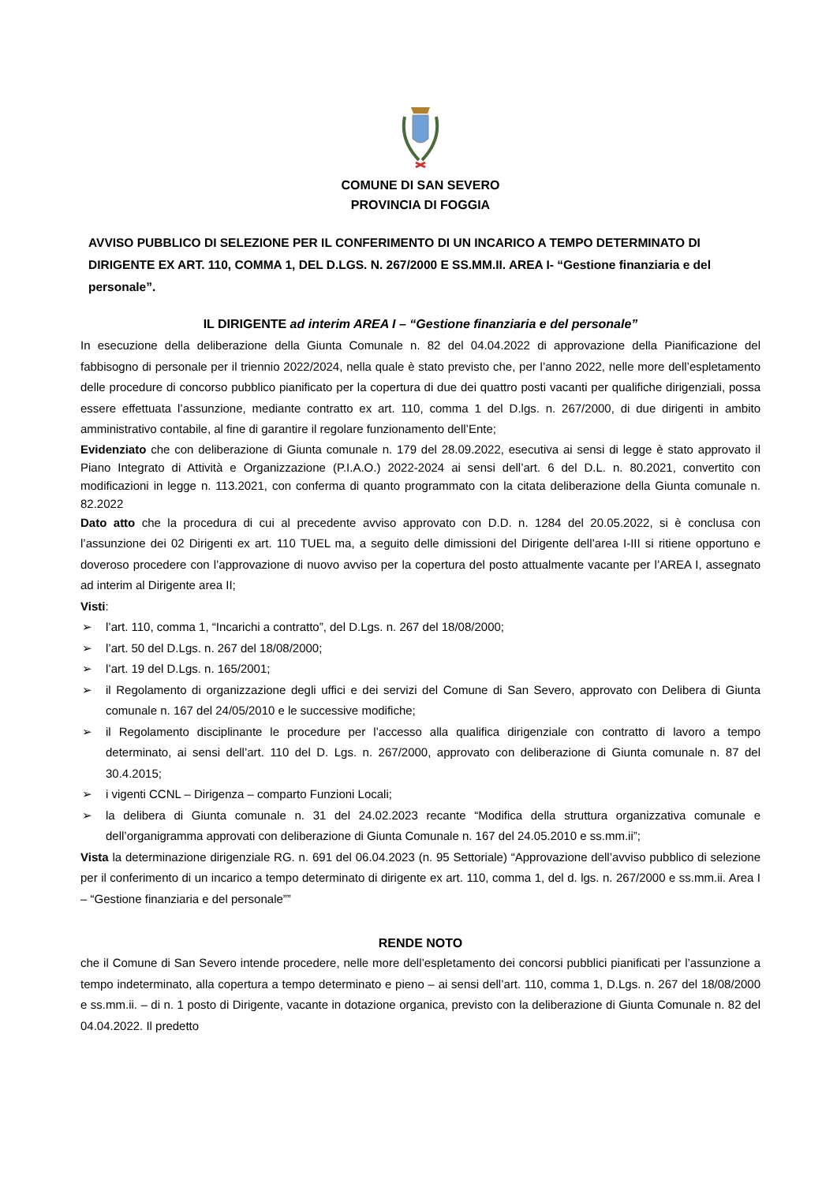COMUNE DI SAN SEVERO
PROVINCIA DI FOGGIA
AVVISO PUBBLICO DI SELEZIONE PER IL CONFERIMENTO DI UN INCARICO A TEMPO DETERMINATO DI DIRIGENTE EX ART. 110, COMMA 1, DEL D.LGS. N. 267/2000 E SS.MM.II. AREA I- “Gestione finanziaria e del personale”.
IL DIRIGENTE ad interim AREA I – “Gestione finanziaria e del personale”
In esecuzione della deliberazione della Giunta Comunale n. 82 del 04.04.2022 di approvazione della Pianificazione del fabbisogno di personale per il triennio 2022/2024, nella quale è stato previsto che, per l’anno 2022, nelle more dell’espletamento delle procedure di concorso pubblico pianificato per la copertura di due dei quattro posti vacanti per qualifiche dirigenziali, possa essere effettuata l’assunzione, mediante contratto ex art. 110, comma 1 del D.lgs. n. 267/2000, di due dirigenti in ambito amministrativo contabile, al fine di garantire il regolare funzionamento dell’Ente;
Evidenziato che con deliberazione di Giunta comunale n. 179 del 28.09.2022, esecutiva ai sensi di legge è stato approvato il Piano Integrato di Attività e Organizzazione (P.I.A.O.) 2022-2024 ai sensi dell’art. 6 del D.L. n. 80.2021, convertito con modificazioni in legge n. 113.2021, con conferma di quanto programmato con la citata deliberazione della Giunta comunale n. 82.2022
Dato atto che la procedura di cui al precedente avviso approvato con D.D. n. 1284 del 20.05.2022, si è conclusa con l’assunzione dei 02 Dirigenti ex art. 110 TUEL ma, a seguito delle dimissioni del Dirigente dell’area I-III si ritiene opportuno e doveroso procedere con l’approvazione di nuovo avviso per la copertura del posto attualmente vacante per l’AREA I, assegnato ad interim al Dirigente area II;
Visti:
➢ l’art. 110, comma 1, “Incarichi a contratto”, del D.Lgs. n. 267 del 18/08/2000;
➢ l’art. 50 del D.Lgs. n. 267 del 18/08/2000;
➢ l’art. 19 del D.Lgs. n. 165/2001;
➢ il Regolamento di organizzazione degli uffici e dei servizi del Comune di San Severo, approvato con Delibera di Giunta comunale n. 167 del 24/05/2010 e le successive modifiche;
➢ il Regolamento disciplinante le procedure per l’accesso alla qualifica dirigenziale con contratto di lavoro a tempo determinato, ai sensi dell’art. 110 del D. Lgs. n. 267/2000, approvato con deliberazione di Giunta comunale n. 87 del 30.4.2015;
➢ i vigenti CCNL – Dirigenza – comparto Funzioni Locali;
➢ la delibera di Giunta comunale n. 31 del 24.02.2023 recante “Modifica della struttura organizzativa comunale e dell’organigramma approvati con deliberazione di Giunta Comunale n. 167 del 24.05.2010 e ss.mm.ii”;
Vista la determinazione dirigenziale RG. n. 691 del 06.04.2023 (n. 95 Settoriale) “Approvazione dell’avviso pubblico di selezione per il conferimento di un incarico a tempo determinato di dirigente ex art. 110, comma 1, del d. lgs. n. 267/2000 e ss.mm.ii. Area I – “Gestione finanziaria e del personale””
RENDE NOTO
che il Comune di San Severo intende procedere, nelle more dell’espletamento dei concorsi pubblici pianificati per l’assunzione a tempo indeterminato, alla copertura a tempo determinato e pieno – ai sensi dell’art. 110, comma 1, D.Lgs. n. 267 del 18/08/2000 e ss.mm.ii. – di n. 1 posto di Dirigente, vacante in dotazione organica, previsto con la deliberazione di Giunta Comunale n. 82 del 04.04.2022. Il predetto